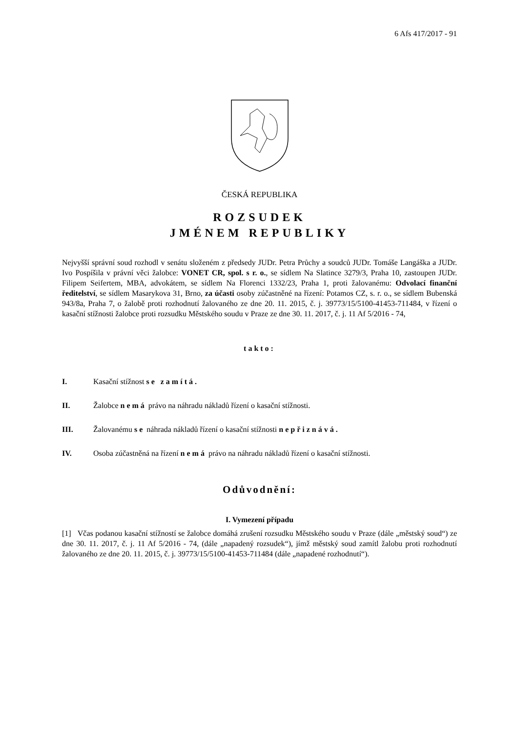6 Afs 417/2017 - 91
ČESKÁ REPUBLIKA
ROZSUDEK
JMÉNEM REPUBLIKY
Nejvyšší správní soud rozhodl v senátu složeném z předsedy JUDr. Petra Průchy a soudců JUDr. Tomáše Langáška a JUDr. Ivo Pospíšila v právní věci žalobce: VONET CR, spol. s r. o., se sídlem Na Slatince 3279/3, Praha 10, zastoupen JUDr. Filipem Seifertem, MBA, advokátem, se sídlem Na Florenci 1332/23, Praha 1, proti žalovanému: Odvolací finanční ředitelství, se sídlem Masarykova 31, Brno, za účasti osoby zúčastněné na řízení: Potamos CZ, s. r. o., se sídlem Bubenská 943/8a, Praha 7, o žalobě proti rozhodnutí žalovaného ze dne 20. 11. 2015, č. j. 39773/15/5100-41453-711484, v řízení o kasační stížnosti žalobce proti rozsudku Městského soudu v Praze ze dne 30. 11. 2017, č. j. 11 Af 5/2016 - 74,
takto:
I. Kasační stížnost se zamítá.
II. Žalobce nemá právo na náhradu nákladů řízení o kasační stížnosti.
III. Žalovanému se náhrada nákladů řízení o kasační stížnosti nepřiznává.
IV.
Osoba zúčastněná na řízení nemá právo na náhradu nákladů řízení o kasační stížnosti.
Odůvodnění:
I. Vymezení případu
[1] Včas podanou kasační stížností se žalobce domáhá zrušení rozsudku Městského soudu v Praze (dále „městský soud“) ze dne 30. 11. 2017, č. j. 11 Af 5/2016 - 74, (dále „napadený rozsudek“), jímž městský soud zamítl žalobu proti rozhodnutí žalovaného ze dne 20. 11. 2015, č. j. 39773/15/5100-41453-711484 (dále „napadené rozhodnutí“).